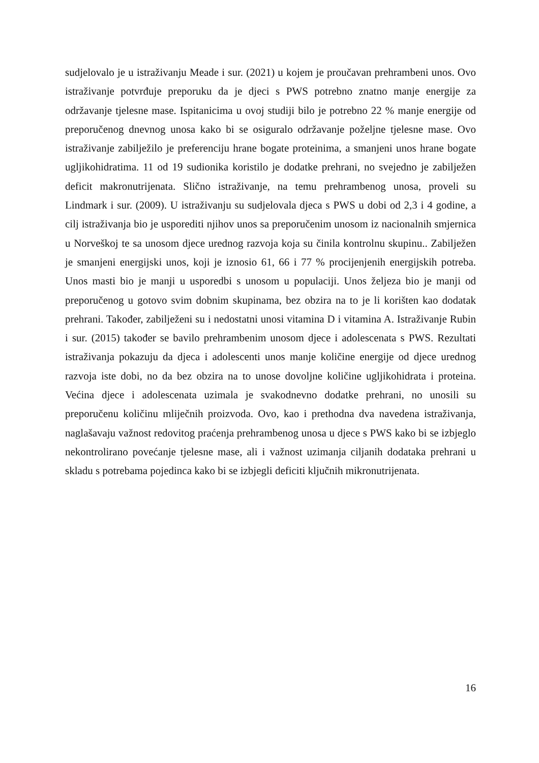sudjelovalo je u istraživanju Meade i sur. (2021) u kojem je proučavan prehrambeni unos. Ovo istraživanje potvrđuje preporuku da je djeci s PWS potrebno znatno manje energije za održavanje tjelesne mase. Ispitanicima u ovoj studiji bilo je potrebno 22 % manje energije od preporučenog dnevnog unosa kako bi se osiguralo održavanje poželjne tjelesne mase. Ovo istraživanje zabilježilo je preferenciju hrane bogate proteinima, a smanjeni unos hrane bogate ugljikohidratima. 11 od 19 sudionika koristilo je dodatke prehrani, no svejedno je zabilježen deficit makronutrijenata. Slično istraživanje, na temu prehrambenog unosa, proveli su Lindmark i sur. (2009). U istraživanju su sudjelovala djeca s PWS u dobi od 2,3 i 4 godine, a cilj istraživanja bio je usporediti njihov unos sa preporučenim unosom iz nacionalnih smjernica u Norveškoj te sa unosom djece urednog razvoja koja su činila kontrolnu skupinu.. Zabilježen je smanjeni energijski unos, koji je iznosio 61, 66 i 77 % procijenjenih energijskih potreba. Unos masti bio je manji u usporedbi s unosom u populaciji. Unos željeza bio je manji od preporučenog u gotovo svim dobnim skupinama, bez obzira na to je li korišten kao dodatak prehrani. Također, zabilježeni su i nedostatni unosi vitamina D i vitamina A. Istraživanje Rubin i sur. (2015) također se bavilo prehrambenim unosom djece i adolescenata s PWS. Rezultati istraživanja pokazuju da djeca i adolescenti unos manje količine energije od djece urednog razvoja iste dobi, no da bez obzira na to unose dovoljne količine ugljikohidrata i proteina. Većina djece i adolescenata uzimala je svakodnevno dodatke prehrani, no unosili su preporučenu količinu mliječnih proizvoda. Ovo, kao i prethodna dva navedena istraživanja, naglašavaju važnost redovitog praćenja prehrambenog unosa u djece s PWS kako bi se izbjeglo nekontrolirano povećanje tjelesne mase, ali i važnost uzimanja ciljanih dodataka prehrani u skladu s potrebama pojedinca kako bi se izbjegli deficiti ključnih mikronutrijenata.
16